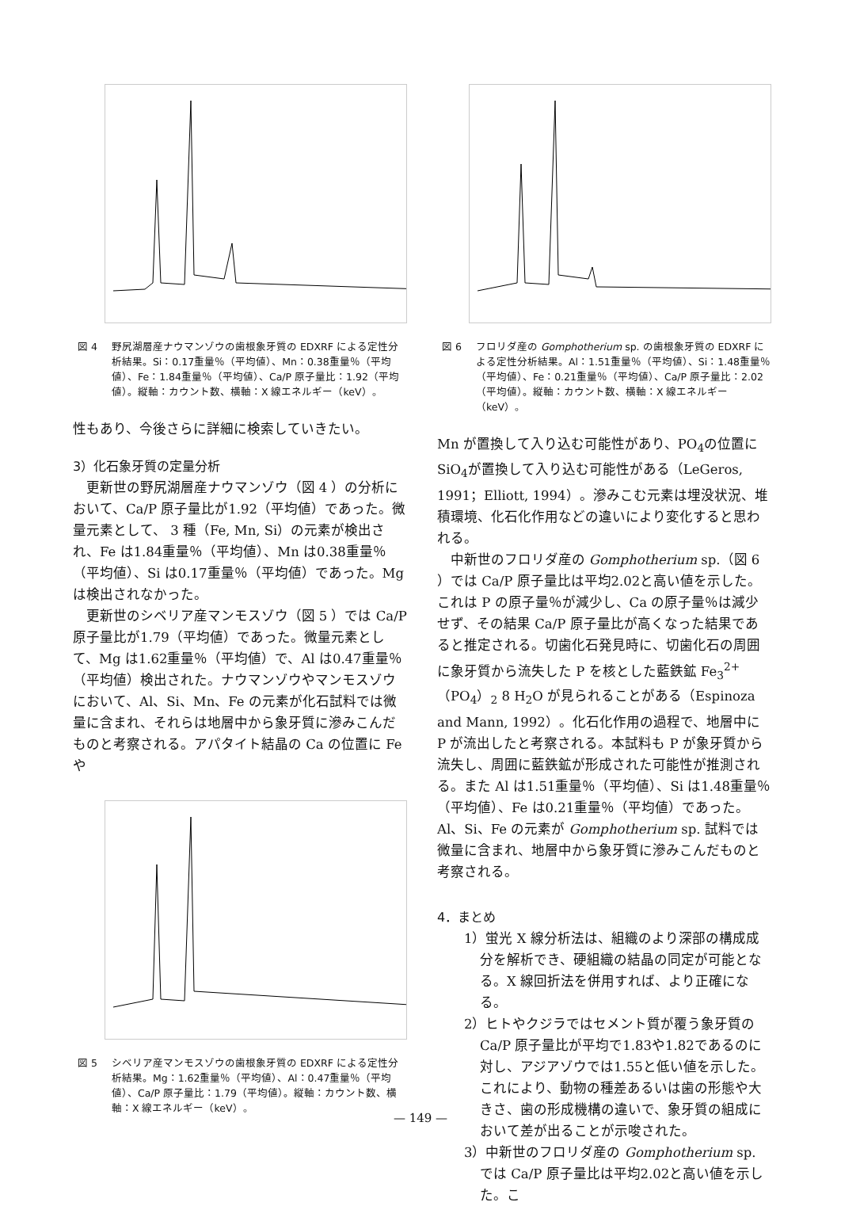図 4 野尻湖層産ナウマンゾウの歯根象牙質の EDXRF による定性分析結果。Si：0.17重量％（平均値）、Mn：0.38重量％（平均値）、Fe：1.84重量％（平均値）、Ca/P 原子量比：1.92（平均値）。縦軸：カウント数、横軸：X 線エネルギー（keV）。
性もあり、今後さらに詳細に検索していきたい。
3）化石象牙質の定量分析
更新世の野尻湖層産ナウマンゾウ（図 4 ）の分析において、Ca/P 原子量比が1.92（平均値）であった。微量元素として、 3 種（Fe, Mn, Si）の元素が検出され、Fe は1.84重量％（平均値）、Mn は0.38重量％（平均値）、Si は0.17重量％（平均値）であった。Mg は検出されなかった。
更新世のシベリア産マンモスゾウ（図 5 ）では Ca/P 原子量比が1.79（平均値）であった。微量元素として、Mg は1.62重量％（平均値）で、Al は0.47重量％（平均値）検出された。ナウマンゾウやマンモスゾウにおいて、Al、Si、Mn、Fe の元素が化石試料では微量に含まれ、それらは地層中から象牙質に滲みこんだものと考察される。アパタイト結晶の Ca の位置に Fe や
図 5 シベリア産マンモスゾウの歯根象牙質の EDXRF による定性分析結果。Mg：1.62重量％（平均値）、Al：0.47重量％（平均値）、Ca/P 原子量比：1.79（平均値）。縦軸：カウント数、横軸：X 線エネルギー（keV）。
図 6 フロリダ産の Gomphotherium sp. の歯根象牙質の EDXRF による定性分析結果。Al：1.51重量％（平均値）、Si：1.48重量％（平均値）、Fe：0.21重量％（平均値）、Ca/P 原子量比：2.02（平均値）。縦軸：カウント数、横軸：X 線エネルギー（keV）。
Mn が置換して入り込む可能性があり、PO<sub>4</sub>の位置に SiO<sub>4</sub>が置換して入り込む可能性がある（LeGeros, 1991；Elliott, 1994）。滲みこむ元素は埋没状況、堆積環境、化石化作用などの違いにより変化すると思われる。
中新世のフロリダ産の Gomphotherium sp.（図 6 ）では Ca/P 原子量比は平均2.02と高い値を示した。これは P の原子量％が減少し、Ca の原子量％は減少せず、その結果 Ca/P 原子量比が高くなった結果であると推定される。切歯化石発見時に、切歯化石の周囲に象牙質から流失した P を核とした藍鉄鉱 Fe<sub>3</sub><sup>2+</sup>（PO<sub>4</sub>）<sub>2</sub> 8 H<sub>2</sub>O が見られることがある（Espinoza and Mann, 1992）。化石化作用の過程で、地層中に P が流出したと考察される。本試料も P が象牙質から流失し、周囲に藍鉄鉱が形成された可能性が推測される。また Al は1.51重量％（平均値）、Si は1.48重量％（平均値）、Fe は0.21重量％（平均値）であった。Al、Si、Fe の元素が Gomphotherium sp. 試料では微量に含まれ、地層中から象牙質に滲みこんだものと考察される。
4．まとめ
1）蛍光 X 線分析法は、組織のより深部の構成成分を解析でき、硬組織の結晶の同定が可能となる。X 線回折法を併用すれば、より正確になる。
2）ヒトやクジラではセメント質が覆う象牙質の Ca/P 原子量比が平均で1.83や1.82であるのに対し、アジアゾウでは1.55と低い値を示した。これにより、動物の種差あるいは歯の形態や大きさ、歯の形成機構の違いで、象牙質の組成において差が出ることが示唆された。
3）中新世のフロリダ産の Gomphotherium sp. では Ca/P 原子量比は平均2.02と高い値を示した。こ
— 149 —